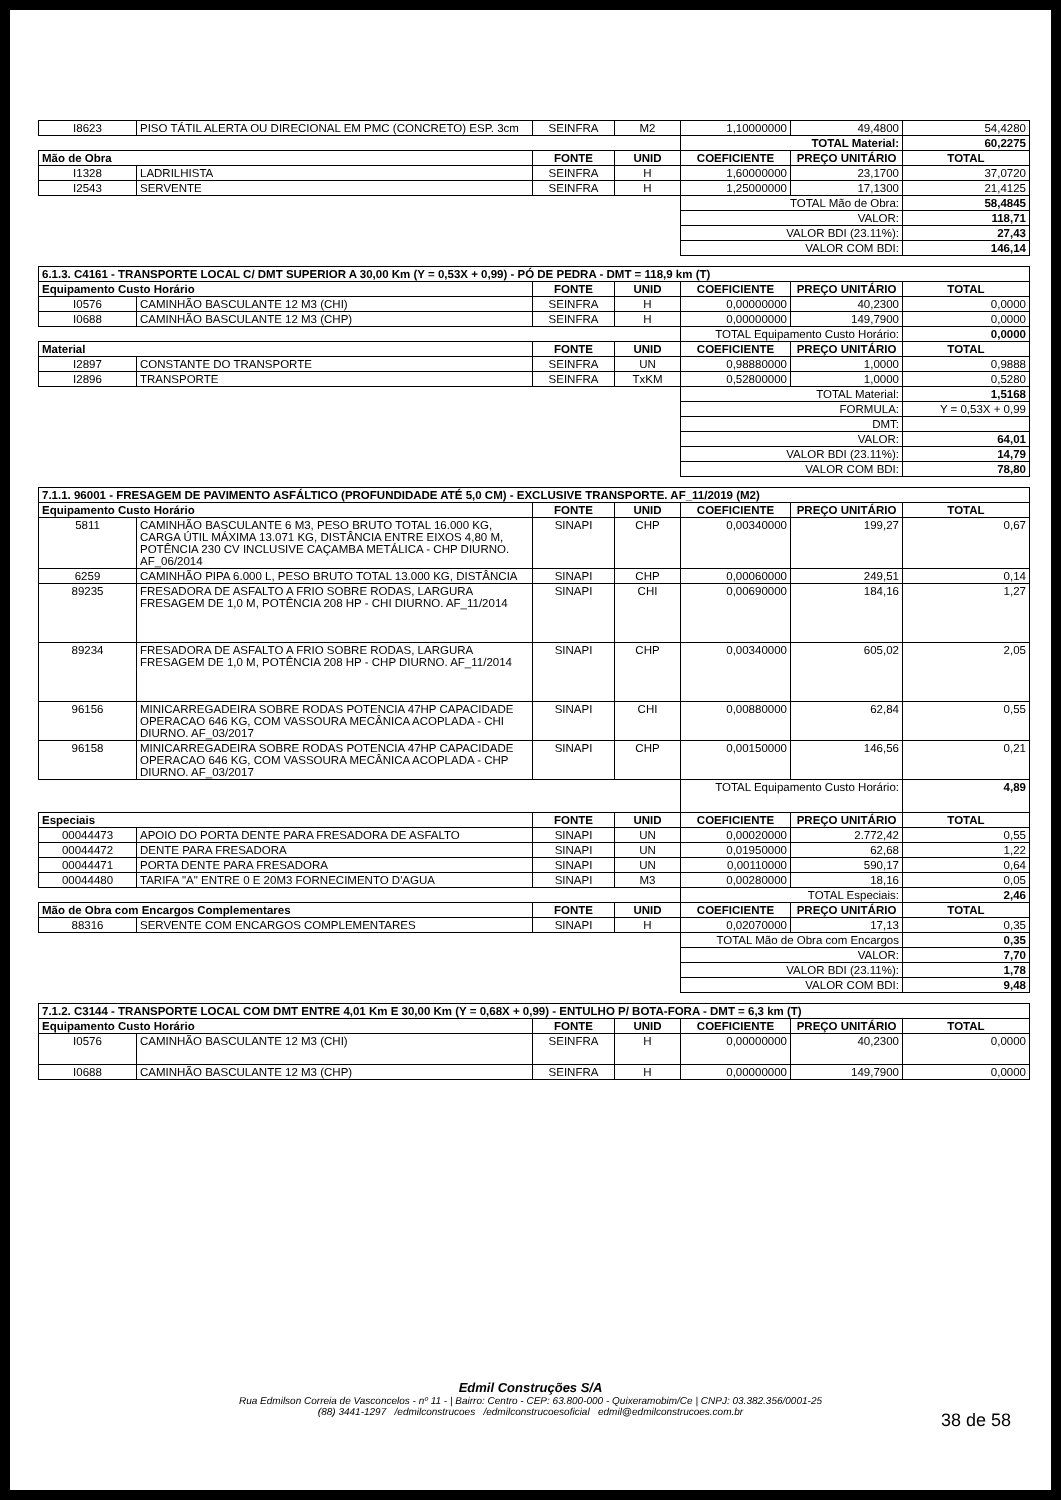| I8623 | PISO TÁTIL ALERTA OU DIRECIONAL EM PMC (CONCRETO) ESP. 3cm | SEINFRA | M2 | 1,10000000 | 49,4800 | 54,4280 |
| | | | | TOTAL Material: | | 60,2275 |
| Mão de Obra | | FONTE | UNID | COEFICIENTE | PREÇO UNITÁRIO | TOTAL |
| I1328 | LADRILHISTA | SEINFRA | H | 1,60000000 | 23,1700 | 37,0720 |
| I2543 | SERVENTE | SEINFRA | H | 1,25000000 | 17,1300 | 21,4125 |
| | | | | TOTAL Mão de Obra: | | 58,4845 |
| | | | | VALOR: | | 118,71 |
| | | | | VALOR BDI (23.11%): | | 27,43 |
| | | | | VALOR COM BDI: | | 146,14 |
| 6.1.3. C4161 - TRANSPORTE LOCAL C/ DMT SUPERIOR A 30,00 Km (Y = 0,53X + 0,99) - PÓ DE PEDRA - DMT = 118,9 km (T) | | | | | | |
| Equipamento Custo Horário | | FONTE | UNID | COEFICIENTE | PREÇO UNITÁRIO | TOTAL |
| I0576 | CAMINHÃO BASCULANTE 12 M3 (CHI) | SEINFRA | H | 0,00000000 | 40,2300 | 0,0000 |
| I0688 | CAMINHÃO BASCULANTE 12 M3 (CHP) | SEINFRA | H | 0,00000000 | 149,7900 | 0,0000 |
| | | | | TOTAL Equipamento Custo Horário: | | 0,0000 |
| Material | | FONTE | UNID | COEFICIENTE | PREÇO UNITÁRIO | TOTAL |
| I2897 | CONSTANTE DO TRANSPORTE | SEINFRA | UN | 0,98880000 | 1,0000 | 0,9888 |
| I2896 | TRANSPORTE | SEINFRA | TxKM | 0,52800000 | 1,0000 | 0,5280 |
| | | | | TOTAL Material: | | 1,5168 |
| | | | | FORMULA: | | Y = 0,53X + 0,99 |
| | | | | DMT: | | |
| | | | | VALOR: | | 64,01 |
| | | | | VALOR BDI (23.11%): | | 14,79 |
| | | | | VALOR COM BDI: | | 78,80 |
| 7.1.1. 96001 - FRESAGEM DE PAVIMENTO ASFÁLTICO (PROFUNDIDADE ATÉ 5,0 CM) - EXCLUSIVE TRANSPORTE. AF_11/2019 (M2) | | | | | | |
| Equipamento Custo Horário | | FONTE | UNID | COEFICIENTE | PREÇO UNITÁRIO | TOTAL |
| 5811 | CAMINHÃO BASCULANTE 6 M3, PESO BRUTO TOTAL 16.000 KG, CARGA ÚTIL MÁXIMA 13.071 KG, DISTÂNCIA ENTRE EIXOS 4,80 M, POTÊNCIA 230 CV INCLUSIVE CAÇAMBA METÁLICA - CHP DIURNO. AF_06/2014 | SINAPI | CHP | 0,00340000 | 199,27 | 0,67 |
| 6259 | CAMINHÃO PIPA 6.000 L, PESO BRUTO TOTAL 13.000 KG, DISTÂNCIA | SINAPI | CHP | 0,00060000 | 249,51 | 0,14 |
| 89235 | FRESADORA DE ASFALTO A FRIO SOBRE RODAS, LARGURA FRESAGEM DE 1,0 M, POTÊNCIA 208 HP - CHI DIURNO. AF_11/2014 | SINAPI | CHI | 0,00690000 | 184,16 | 1,27 |
| 89234 | FRESADORA DE ASFALTO A FRIO SOBRE RODAS, LARGURA FRESAGEM DE 1,0 M, POTÊNCIA 208 HP - CHP DIURNO. AF_11/2014 | SINAPI | CHP | 0,00340000 | 605,02 | 2,05 |
| 96156 | MINICARREGADEIRA SOBRE RODAS POTENCIA 47HP CAPACIDADE OPERACAO 646 KG, COM VASSOURA MECÂNICA ACOPLADA - CHI DIURNO. AF_03/2017 | SINAPI | CHI | 0,00880000 | 62,84 | 0,55 |
| 96158 | MINICARREGADEIRA SOBRE RODAS POTENCIA 47HP CAPACIDADE OPERACAO 646 KG, COM VASSOURA MECÂNICA ACOPLADA - CHP DIURNO. AF_03/2017 | SINAPI | CHP | 0,00150000 | 146,56 | 0,21 |
| | | | | TOTAL Equipamento Custo Horário: | | 4,89 |
| Especiais | | FONTE | UNID | COEFICIENTE | PREÇO UNITÁRIO | TOTAL |
| 00044473 | APOIO DO PORTA DENTE PARA FRESADORA DE ASFALTO | SINAPI | UN | 0,00020000 | 2.772,42 | 0,55 |
| 00044472 | DENTE PARA FRESADORA | SINAPI | UN | 0,01950000 | 62,68 | 1,22 |
| 00044471 | PORTA DENTE PARA FRESADORA | SINAPI | UN | 0,00110000 | 590,17 | 0,64 |
| 00044480 | TARIFA "A" ENTRE 0 E 20M3 FORNECIMENTO D'AGUA | SINAPI | M3 | 0,00280000 | 18,16 | 0,05 |
| | | | | TOTAL Especiais: | | 2,46 |
| Mão de Obra com Encargos Complementares | | FONTE | UNID | COEFICIENTE | PREÇO UNITÁRIO | TOTAL |
| 88316 | SERVENTE COM ENCARGOS COMPLEMENTARES | SINAPI | H | 0,02070000 | 17,13 | 0,35 |
| | | | | TOTAL Mão de Obra com Encargos | | 0,35 |
| | | | | VALOR: | | 7,70 |
| | | | | VALOR BDI (23.11%): | | 1,78 |
| | | | | VALOR COM BDI: | | 9,48 |
| 7.1.2. C3144 - TRANSPORTE LOCAL COM DMT ENTRE 4,01 Km E 30,00 Km (Y = 0,68X + 0,99) - ENTULHO P/ BOTA-FORA - DMT = 6,3 km (T) | | | | | | |
| Equipamento Custo Horário | | FONTE | UNID | COEFICIENTE | PREÇO UNITÁRIO | TOTAL |
| I0576 | CAMINHÃO BASCULANTE 12 M3 (CHI) | SEINFRA | H | 0,00000000 | 40,2300 | 0,0000 |
| I0688 | CAMINHÃO BASCULANTE 12 M3 (CHP) | SEINFRA | H | 0,00000000 | 149,7900 | 0,0000 |
Edmil Construções S/A
Rua Edmilson Correia de Vasconcelos - nº 11 - | Bairro: Centro - CEP: 63.800-000 - Quixeramobim/Ce | CNPJ: 03.382.356/0001-25
(88) 3441-1297 /edmilconstrucoes /edmilconstrucoesoficial edmil@edmilconstrucoes.com.br
38 de 58